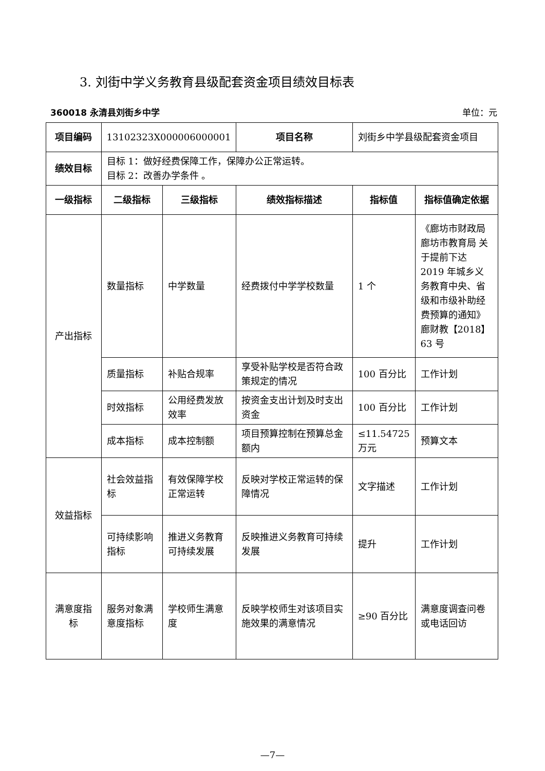3. 刘街中学义务教育县级配套资金项目绩效目标表
360018 永清县刘街乡中学 单位：元
| 项目编码 | 13102323X000006000001 | | 项目名称 | 刘街乡中学县级配套资金项目 | |
| 绩效目标 | 目标 1：做好经费保障工作，保障办公正常运转。 目标 2：改善办学条件 。 | | | | |
| 一级指标 | 二级指标 | 三级指标 | 绩效指标描述 | 指标值 | 指标值确定依据 |
| 产出指标 | 数量指标 | 中学数量 | 经费拨付中学学校数量 | 1 个 | 《廊坊市财政局 廊坊市教育局 关于提前下达 2019 年城乡义务教育中央、省级和市级补助经费预算的通知》廊财教【2018】63 号 |
| | 质量指标 | 补贴合规率 | 享受补贴学校是否符合政 策规定的情况 | 100 百分比 | 工作计划 |
| | 时效指标 | 公用经费发放效率 | 按资金支出计划及时支出资金 | 100 百分比 | 工作计划 |
| | 成本指标 | 成本控制额 | 项目预算控制在预算总金额内 | ≤11.54725 万元 | 预算文本 |
| 效益指标 | 社会效益指标 | 有效保障学校正常运转 | 反映对学校正常运转的保障情况 | 文字描述 | 工作计划 |
| | 可持续影响指标 | 推进义务教育可持续发展 | 反映推进义务教育可持续发展 | 提升 | 工作计划 |
| 满意度指标 | 服务对象满意度指标 | 学校师生满意度 | 反映学校师生对该项目实施效果的满意情况 | ≥90 百分比 | 满意度调查问卷或电话回访 |
—7—